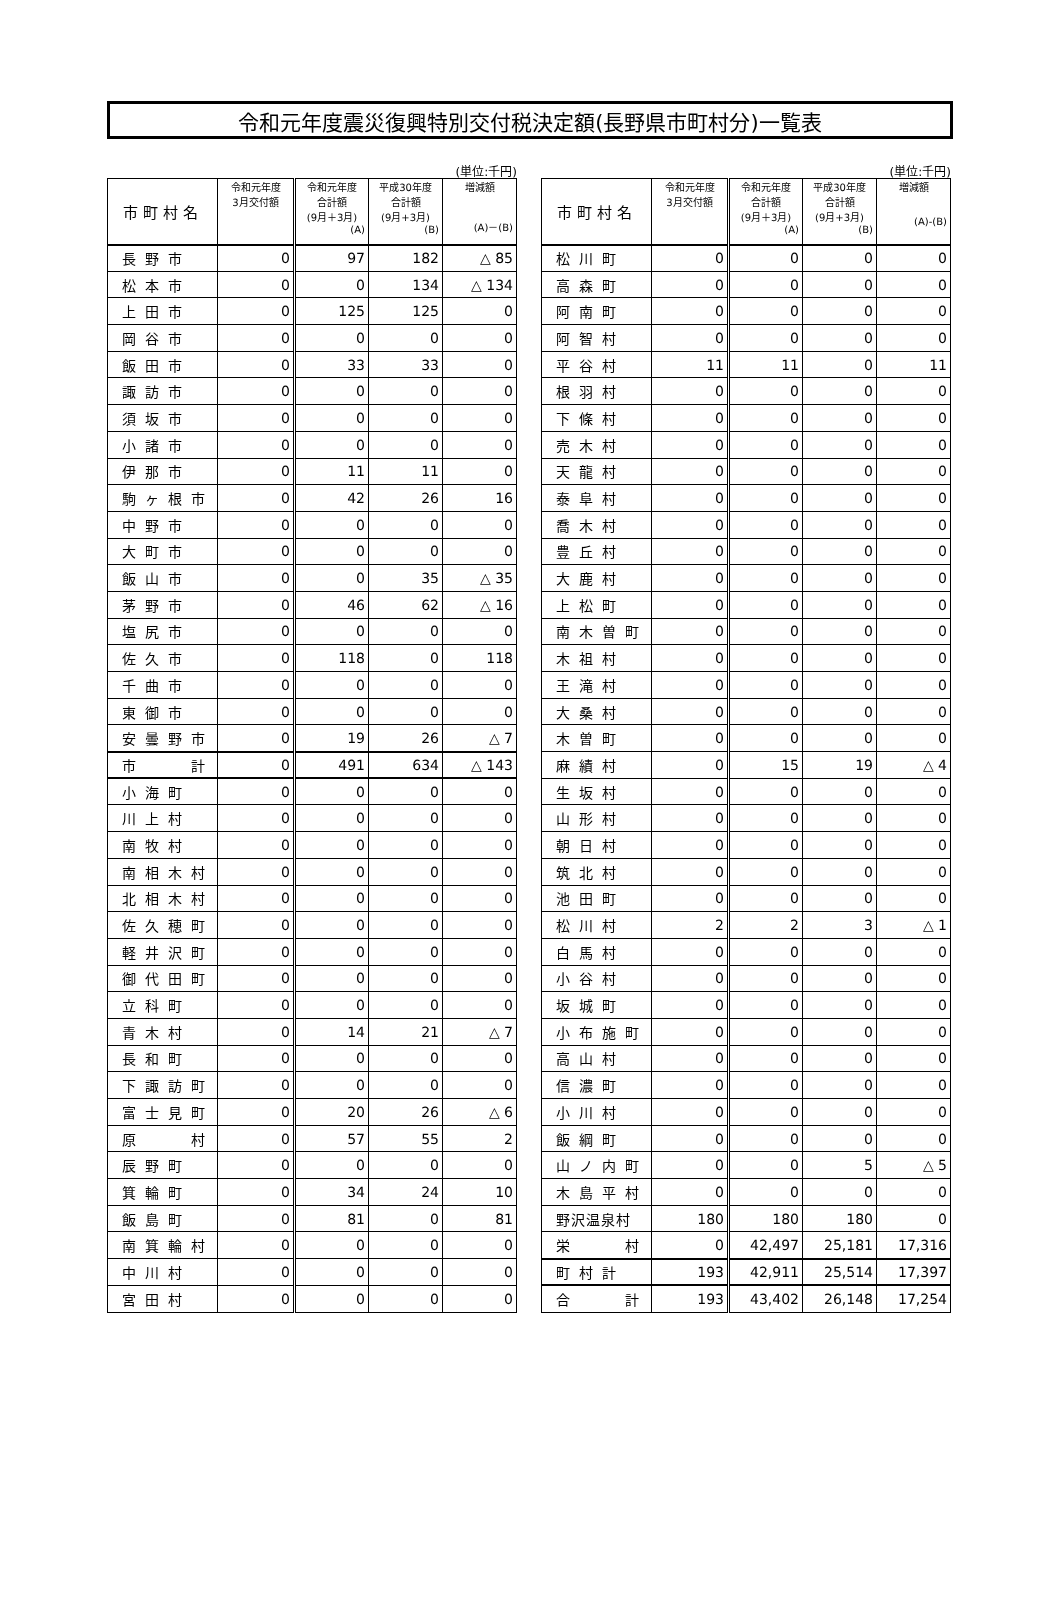令和元年度震災復興特別交付税決定額(長野県市町村分)一覧表
(単位:千円)
| 市町村名 | 令和元年度 3月交付額 | 令和元年度 合計額 (9月＋3月) (A) | 平成30年度 合計額 (9月+3月) (B) | 増減額 (A)－(B) |
| --- | --- | --- | --- | --- |
| 長野市 | 0 | 97 | 182 | △ 85 |
| 松本市 | 0 | 0 | 134 | △ 134 |
| 上田市 | 0 | 125 | 125 | 0 |
| 岡谷市 | 0 | 0 | 0 | 0 |
| 飯田市 | 0 | 33 | 33 | 0 |
| 諏訪市 | 0 | 0 | 0 | 0 |
| 須坂市 | 0 | 0 | 0 | 0 |
| 小諸市 | 0 | 0 | 0 | 0 |
| 伊那市 | 0 | 11 | 11 | 0 |
| 駒ヶ根市 | 0 | 42 | 26 | 16 |
| 中野市 | 0 | 0 | 0 | 0 |
| 大町市 | 0 | 0 | 0 | 0 |
| 飯山市 | 0 | 0 | 35 | △ 35 |
| 茅野市 | 0 | 46 | 62 | △ 16 |
| 塩尻市 | 0 | 0 | 0 | 0 |
| 佐久市 | 0 | 118 | 0 | 118 |
| 千曲市 | 0 | 0 | 0 | 0 |
| 東御市 | 0 | 0 | 0 | 0 |
| 安曇野市 | 0 | 19 | 26 | △ 7 |
| 市 計 | 0 | 491 | 634 | △ 143 |
| 小海町 | 0 | 0 | 0 | 0 |
| 川上村 | 0 | 0 | 0 | 0 |
| 南牧村 | 0 | 0 | 0 | 0 |
| 南相木村 | 0 | 0 | 0 | 0 |
| 北相木村 | 0 | 0 | 0 | 0 |
| 佐久穂町 | 0 | 0 | 0 | 0 |
| 軽井沢町 | 0 | 0 | 0 | 0 |
| 御代田町 | 0 | 0 | 0 | 0 |
| 立科町 | 0 | 0 | 0 | 0 |
| 青木村 | 0 | 14 | 21 | △ 7 |
| 長和町 | 0 | 0 | 0 | 0 |
| 下諏訪町 | 0 | 0 | 0 | 0 |
| 富士見町 | 0 | 20 | 26 | △ 6 |
| 原 村 | 0 | 57 | 55 | 2 |
| 辰野町 | 0 | 0 | 0 | 0 |
| 箕輪町 | 0 | 34 | 24 | 10 |
| 飯島町 | 0 | 81 | 0 | 81 |
| 南箕輪村 | 0 | 0 | 0 | 0 |
| 中川村 | 0 | 0 | 0 | 0 |
| 宮田村 | 0 | 0 | 0 | 0 |
(単位:千円)
| 市町村名 | 令和元年度 3月交付額 | 令和元年度 合計額 (9月＋3月) (A) | 平成30年度 合計額 (9月+3月) (B) | 増減額 (A)-(B) |
| --- | --- | --- | --- | --- |
| 松川町 | 0 | 0 | 0 | 0 |
| 高森町 | 0 | 0 | 0 | 0 |
| 阿南町 | 0 | 0 | 0 | 0 |
| 阿智村 | 0 | 0 | 0 | 0 |
| 平谷村 | 11 | 11 | 0 | 11 |
| 根羽村 | 0 | 0 | 0 | 0 |
| 下條村 | 0 | 0 | 0 | 0 |
| 売木村 | 0 | 0 | 0 | 0 |
| 天龍村 | 0 | 0 | 0 | 0 |
| 泰阜村 | 0 | 0 | 0 | 0 |
| 喬木村 | 0 | 0 | 0 | 0 |
| 豊丘村 | 0 | 0 | 0 | 0 |
| 大鹿村 | 0 | 0 | 0 | 0 |
| 上松町 | 0 | 0 | 0 | 0 |
| 南木曽町 | 0 | 0 | 0 | 0 |
| 木祖村 | 0 | 0 | 0 | 0 |
| 王滝村 | 0 | 0 | 0 | 0 |
| 大桑村 | 0 | 0 | 0 | 0 |
| 木曽町 | 0 | 0 | 0 | 0 |
| 麻績村 | 0 | 15 | 19 | △ 4 |
| 生坂村 | 0 | 0 | 0 | 0 |
| 山形村 | 0 | 0 | 0 | 0 |
| 朝日村 | 0 | 0 | 0 | 0 |
| 筑北村 | 0 | 0 | 0 | 0 |
| 池田町 | 0 | 0 | 0 | 0 |
| 松川村 | 2 | 2 | 3 | △ 1 |
| 白馬村 | 0 | 0 | 0 | 0 |
| 小谷村 | 0 | 0 | 0 | 0 |
| 坂城町 | 0 | 0 | 0 | 0 |
| 小布施町 | 0 | 0 | 0 | 0 |
| 高山村 | 0 | 0 | 0 | 0 |
| 信濃町 | 0 | 0 | 0 | 0 |
| 小川村 | 0 | 0 | 0 | 0 |
| 飯綱町 | 0 | 0 | 0 | 0 |
| 山ノ内町 | 0 | 0 | 5 | △ 5 |
| 木島平村 | 0 | 0 | 0 | 0 |
| 野沢温泉村 | 180 | 180 | 180 | 0 |
| 栄 村 | 0 | 42,497 | 25,181 | 17,316 |
| 町村計 | 193 | 42,911 | 25,514 | 17,397 |
| 合 計 | 193 | 43,402 | 26,148 | 17,254 |